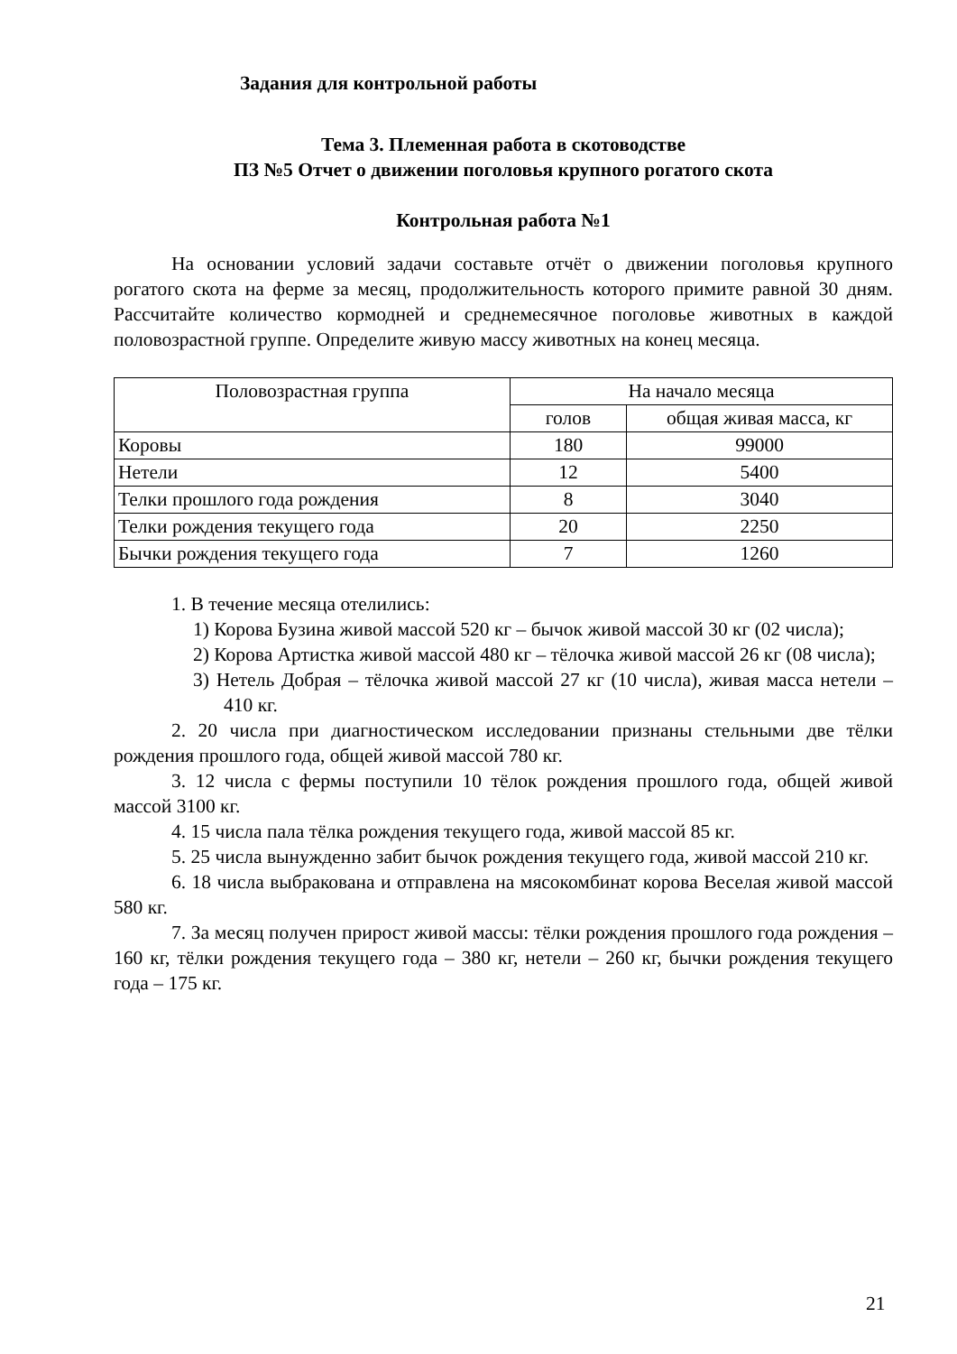Задания для контрольной работы
Тема 3. Племенная работа в скотоводстве
ПЗ №5 Отчет о движении поголовья крупного рогатого скота
Контрольная работа №1
На основании условий задачи составьте отчёт о движении поголовья крупного рогатого скота на ферме за месяц, продолжительность которого примите равной 30 дням. Рассчитайте количество кормодней и среднемесячное поголовье животных в каждой половозрастной группе. Определите живую массу животных на конец месяца.
| Половозрастная группа | На начало месяца | |
| --- | --- | --- |
| | голов | общая живая масса, кг |
| Коровы | 180 | 99000 |
| Нетели | 12 | 5400 |
| Телки прошлого года рождения | 8 | 3040 |
| Телки рождения текущего года | 20 | 2250 |
| Бычки рождения текущего года | 7 | 1260 |
1. В течение месяца отелились:
1) Корова Бузина живой массой 520 кг – бычок живой массой 30 кг (02 числа);
2) Корова Артистка живой массой 480 кг – тёлочка живой массой 26 кг (08 числа);
3) Нетель Добрая – тёлочка живой массой 27 кг (10 числа), живая масса нетели – 410 кг.
2. 20 числа при диагностическом исследовании признаны стельными две тёлки рождения прошлого года, общей живой массой 780 кг.
3. 12 числа с фермы поступили 10 тёлок рождения прошлого года, общей живой массой 3100 кг.
4. 15 числа пала тёлка рождения текущего года, живой массой 85 кг.
5. 25 числа вынужденно забит бычок рождения текущего года, живой массой 210 кг.
6. 18 числа выбракована и отправлена на мясокомбинат корова Веселая живой массой 580 кг.
7. За месяц получен прирост живой массы: тёлки рождения прошлого года рождения – 160 кг, тёлки рождения текущего года – 380 кг, нетели – 260 кг, бычки рождения текущего года – 175 кг.
21